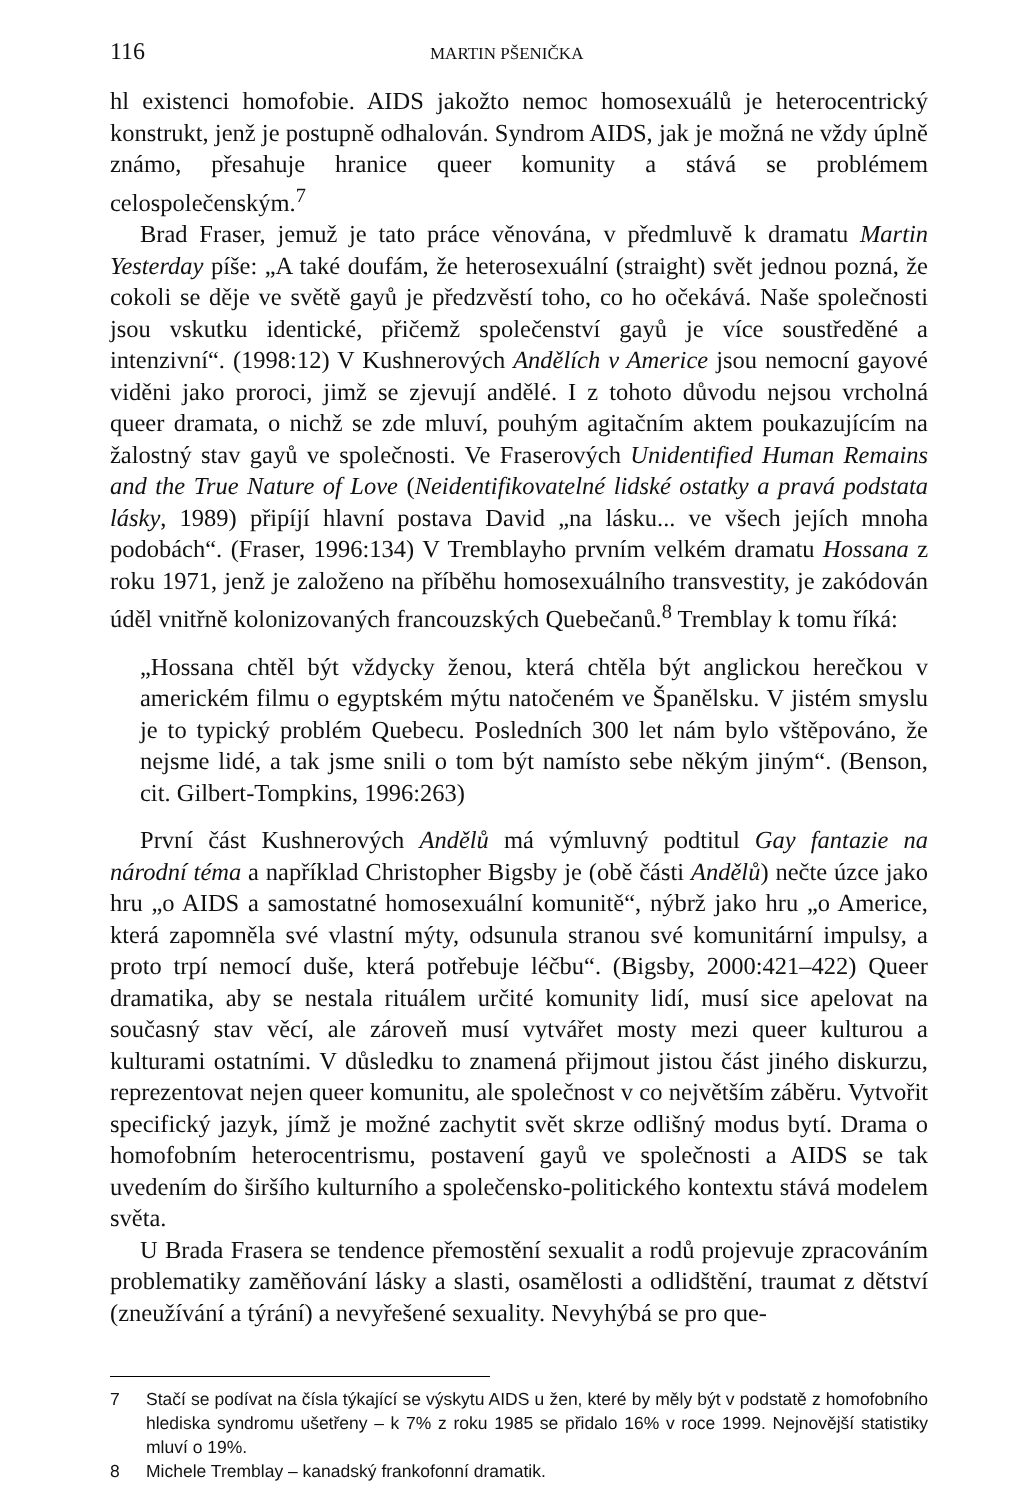116 MARTIN PŠENIČKA
hl existenci homofobie. AIDS jakožto nemoc homosexuálů je heterocentrický konstrukt, jenž je postupně odhalován. Syndrom AIDS, jak je možná ne vždy úplně známo, přesahuje hranice queer komunity a stává se problémem celospolečenským.<sup>7</sup>
Brad Fraser, jemuž je tato práce věnována, v předmluvě k dramatu Martin Yesterday píše: „A také doufám, že heterosexuální (straight) svět jednou pozná, že cokoli se děje ve světě gayů je předzvěstí toho, co ho očekává. Naše společnosti jsou vskutku identické, přičemž společenství gayů je více soustředěné a intenzivní“. (1998:12) V Kushnerových Andělích v Americe jsou nemocní gayové viděni jako proroci, jimž se zjevují andělé. I z tohoto důvodu nejsou vrcholná queer dramata, o nichž se zde mluví, pouhým agitačním aktem poukazujícím na žalostný stav gayů ve společnosti. Ve Fraserových Unidentified Human Remains and the True Nature of Love (Neidentifikovatelné lidské ostatky a pravá podstata lásky, 1989) připíjí hlavní postava David „na lásku... ve všech jejích mnoha podobách“. (Fraser, 1996:134) V Tremblayho prvním velkém dramatu Hossana z roku 1971, jenž je založeno na příběhu homosexuálního transvestity, je zakódován úděl vnitřně kolonizovaných francouzských Quebečanů.<sup>8</sup> Tremblay k tomu říká:
„Hossana chtěl být vždycky ženou, která chtěla být anglickou herečkou v americkém filmu o egyptském mýtu natočeném ve Španělsku. V jistém smyslu je to typický problém Quebecu. Posledních 300 let nám bylo vštěpováno, že nejsme lidé, a tak jsme snili o tom být namísto sebe někým jiným“. (Benson, cit. Gilbert-Tompkins, 1996:263)
První část Kushnerových Andělů má výmluvný podtitul Gay fantazie na národní téma a například Christopher Bigsby je (obě části Andělů) nečte úzce jako hru „o AIDS a samostatné homosexuální komunitě“, nýbrž jako hru „o Americe, která zapomněla své vlastní mýty, odsunula stranou své komunitární impulsy, a proto trpí nemocí duše, která potřebuje léčbu“. (Bigsby, 2000:421–422) Queer dramatika, aby se nestala rituálem určité komunity lidí, musí sice apelovat na současný stav věcí, ale zároveň musí vytvářet mosty mezi queer kulturou a kulturami ostatními. V důsledku to znamená přijmout jistou část jiného diskurzu, reprezentovat nejen queer komunitu, ale společnost v co největším záběru. Vytvořit specifický jazyk, jímž je možné zachytit svět skrze odlišný modus bytí. Drama o homofobním heterocentrismu, postavení gayů ve společnosti a AIDS se tak uvedením do širšího kulturního a společensko-politického kontextu stává modelem světa.
U Brada Frasera se tendence přemostění sexualit a rodů projevuje zpracováním problematiky zaměňování lásky a slasti, osamělosti a odlidštění, traumat z dětství (zneužívání a týrání) a nevyřešené sexuality. Nevyhýbá se pro que-
7
Stačí se podívat na čísla týkající se výskytu AIDS u žen, které by měly být v podstatě z homofobního hlediska syndromu ušetřeny – k 7% z roku 1985 se přidalo 16% v roce 1999. Nejnovější statistiky mluví o 19%.
8 Michele Tremblay – kanadský frankofonní dramatik.